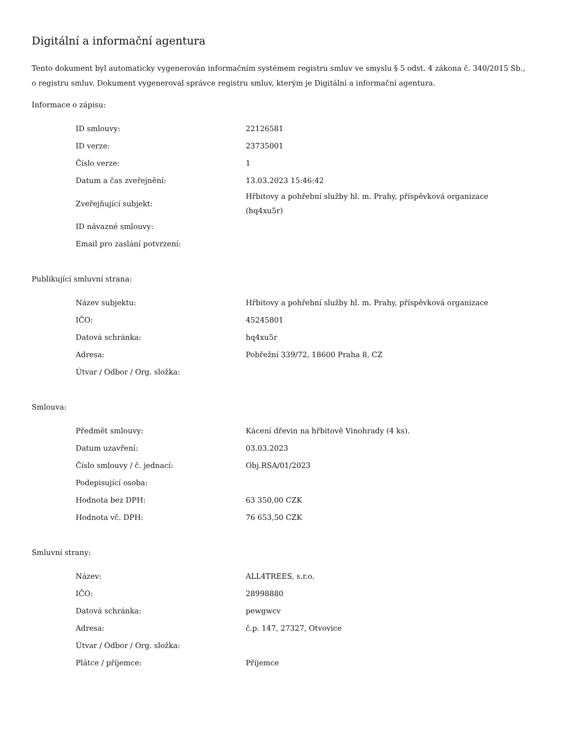Digitální a informační agentura
Tento dokument byl automaticky vygenerován informačním systémem registru smluv ve smyslu § 5 odst. 4 zákona č. 340/2015 Sb., o registru smluv. Dokument vygeneroval správce registru smluv, kterým je Digitální a informační agentura.
Informace o zápisu:
| ID smlouvy: | 22126581 |
| ID verze: | 23735001 |
| Číslo verze: | 1 |
| Datum a čas zveřejnění: | 13.03.2023 15:46:42 |
| Zveřejňující subjekt: | Hřbitovy a pohřební služby hl. m. Prahy, příspěvková organizace (hq4xu5r) |
| ID návazné smlouvy: | |
| Email pro zaslání potvrzení: | |
Publikující smluvní strana:
| Název subjektu: | Hřbitovy a pohřební služby hl. m. Prahy, příspěvková organizace |
| IČO: | 45245801 |
| Datová schránka: | hq4xu5r |
| Adresa: | Pobřežní 339/72, 18600 Praha 8, CZ |
| Útvar / Odbor / Org. složka: | |
Smlouva:
| Předmět smlouvy: | Kácení dřevin na hřbitově Vinohrady (4 ks). |
| Datum uzavření: | 03.03.2023 |
| Číslo smlouvy / č. jednací: | Obj.RSA/01/2023 |
| Podepisující osoba: | |
| Hodnota bez DPH: | 63 350,00 CZK |
| Hodnota vč. DPH: | 76 653,50 CZK |
Smluvní strany:
| Název: | ALL4TREES, s.r.o. |
| IČO: | 28998880 |
| Datová schránka: | pewgwcv |
| Adresa: | č.p. 147, 27327, Otvovice |
| Útvar / Odbor / Org. složka: | |
| Plátce / příjemce: | Příjemce |